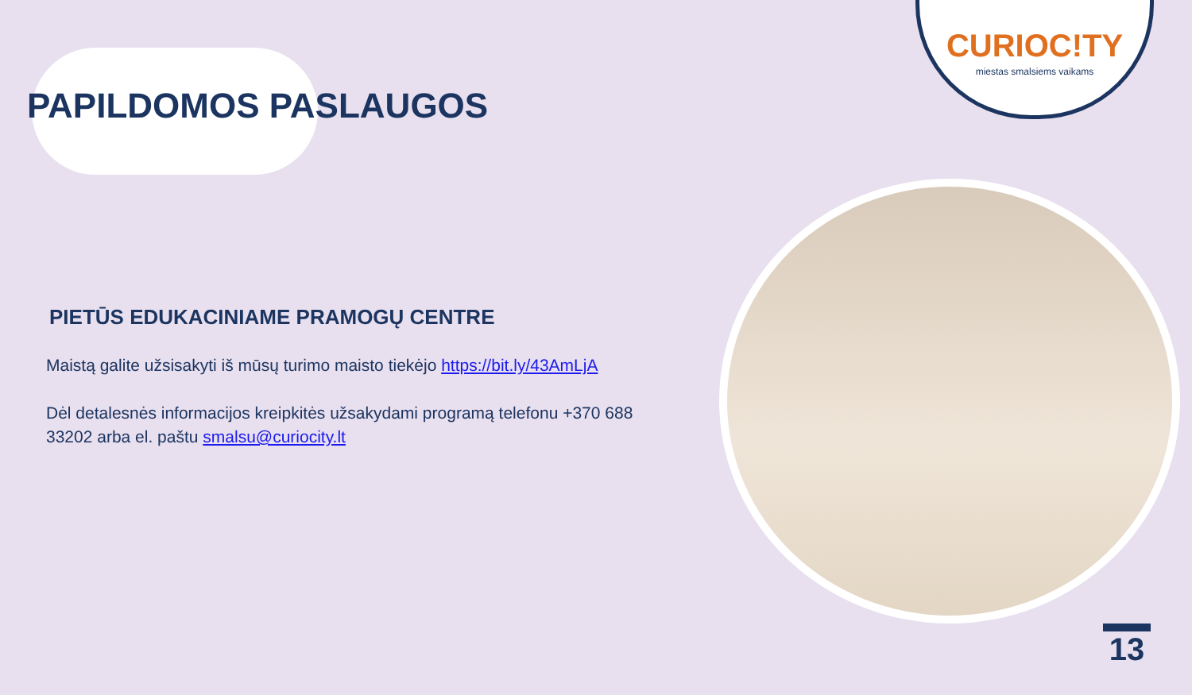CURIOC!TY
miestas smalsiems vaikams
PAPILDOMOS PASLAUGOS
PIETŪS EDUKACINIAME PRAMOGŲ CENTRE
Maistą galite užsisakyti iš mūsų turimo maisto tiekėjo https://bit.ly/43AmLjA
Dėl detalesnės informacijos kreipkitės užsakydami programą telefonu +370 688 33202 arba el. paštu smalsu@curiocity.lt
13